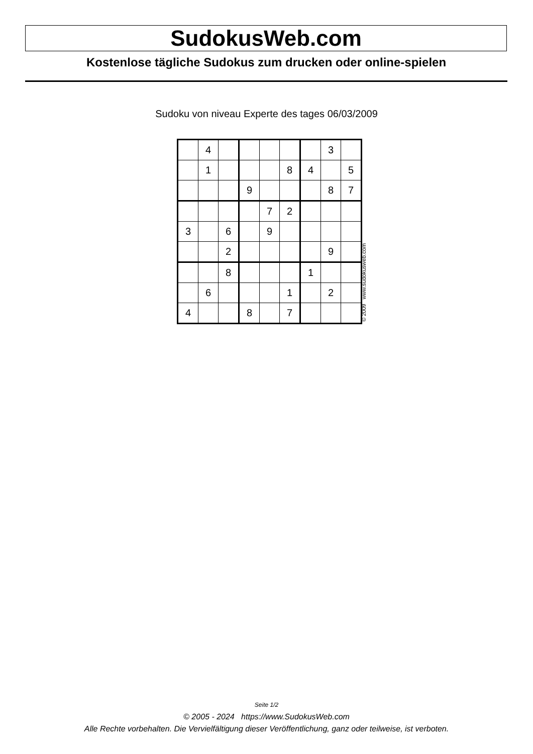SudokusWeb.com
Kostenlose tägliche Sudokus zum drucken oder online-spielen
Sudoku von niveau Experte des tages 06/03/2009
| | 4 | | | | | | 3 | |
| | 1 | | | | 8 | 4 | | 5 |
| | | | 9 | | | | 8 | 7 |
| | | | | 7 | 2 | | | |
| 3 | | 6 | | 9 | | | | |
| | | 2 | | | | | 9 | |
| | | 8 | | | | 1 | | |
| | 6 | | | | 1 | | 2 | |
| 4 | | | 8 | | 7 | | | |
© 2009 www.sudokusweb.com
Seite 1/2
© 2005 - 2024 https://www.SudokusWeb.com
Alle Rechte vorbehalten. Die Vervielfältigung dieser Veröffentlichung, ganz oder teilweise, ist verboten.